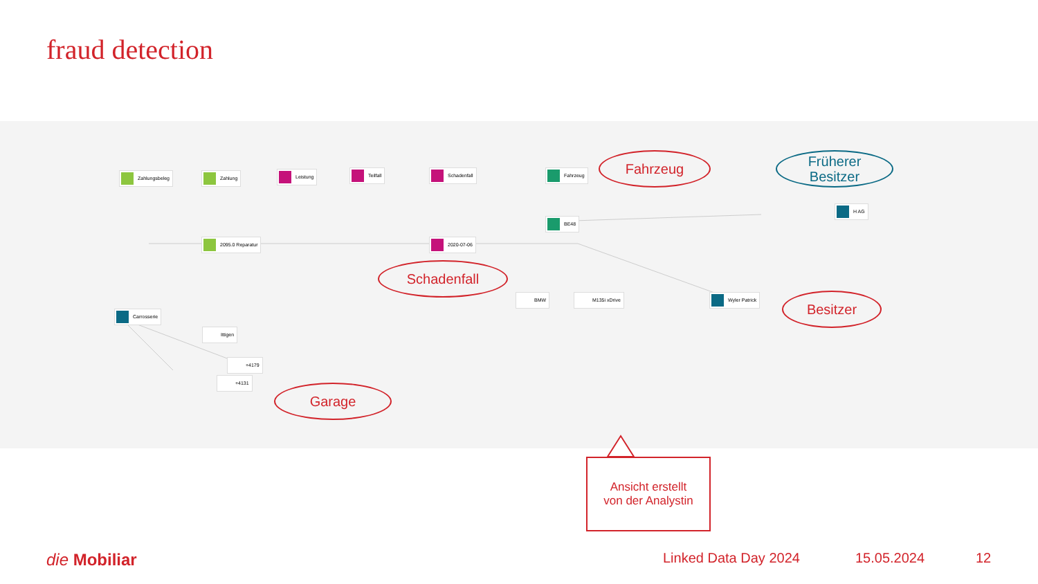fraud detection
Zahlungsbeleg Zahlung Leistung Teilfall Schadenfall Fahrzeug
2095.0 Reparatur 2020-07-06
BE48
Carrosserie
Ittigen
+4179
+4131
BMW M135i xDrive Wyler Patrick
H AG
Fahrzeug
Früherer
Besitzer
Schadenfall
Besitzer
Garage
Ansicht erstellt
von der Analystin
die Mobiliar Linked Data Day 2024 15.05.2024 12